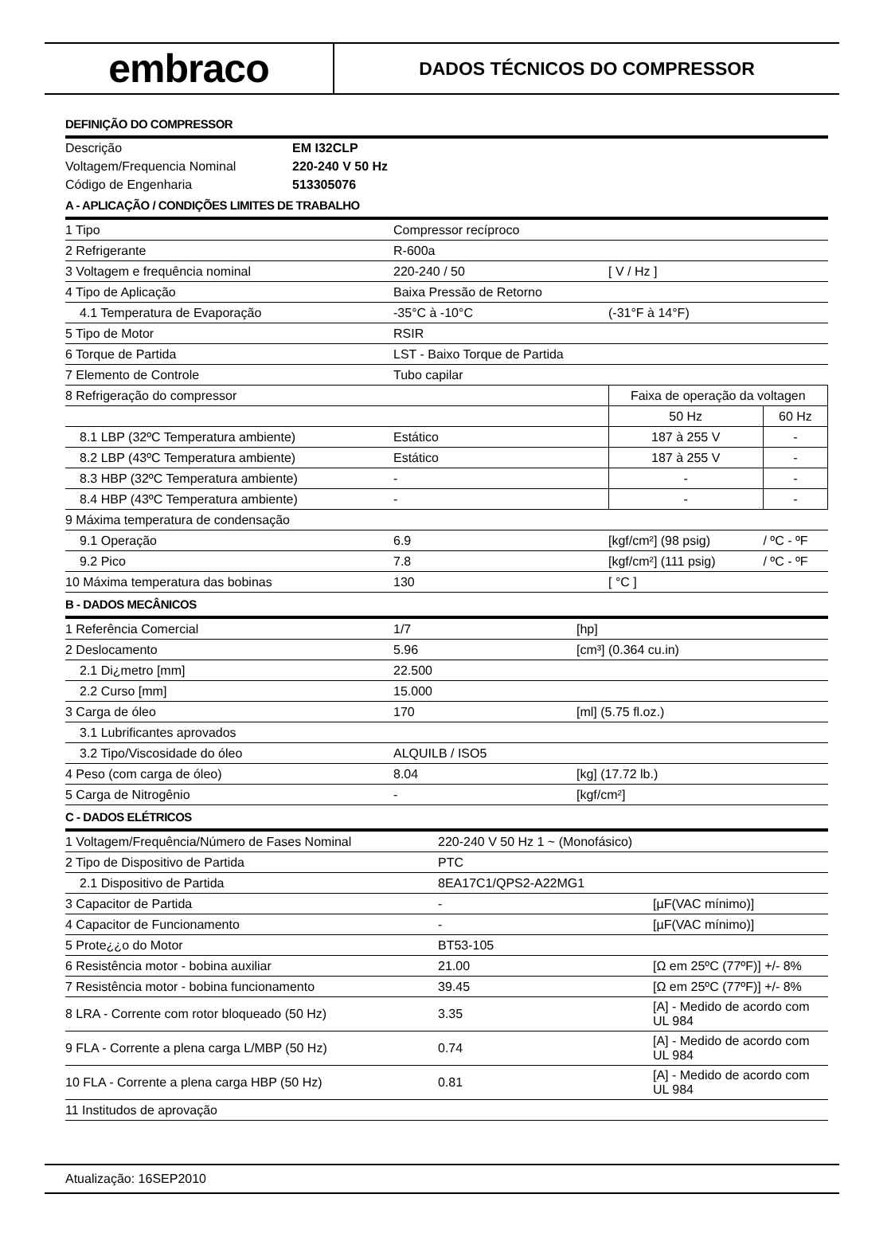embraco
DADOS TÉCNICOS DO COMPRESSOR
DEFINIÇÃO DO COMPRESSOR
| Descrição | EM I32CLP |
| Voltagem/Frequencia Nominal | 220-240 V 50 Hz |
| Código de Engenharia | 513305076 |
A - APLICAÇÃO / CONDIÇÕES LIMITES DE TRABALHO
| 1 Tipo | Compressor recíproco | | |
| 2 Refrigerante | R-600a | | |
| 3 Voltagem e frequência nominal | 220-240 / 50 | [ V / Hz ] | |
| 4 Tipo de Aplicação | Baixa Pressão de Retorno | | |
| 4.1 Temperatura de Evaporação | -35°C à -10°C | (-31°F à 14°F) | |
| 5 Tipo de Motor | RSIR | | |
| 6 Torque de Partida | LST - Baixo Torque de Partida | | |
| 7 Elemento de Controle | Tubo capilar | | |
| 8 Refrigeração do compressor | | Faixa de operação da voltagen | |
| | | 50 Hz | 60 Hz |
| 8.1 LBP (32ºC Temperatura ambiente) | Estático | 187 à 255 V | - |
| 8.2 LBP (43ºC Temperatura ambiente) | Estático | 187 à 255 V | - |
| 8.3 HBP (32ºC Temperatura ambiente) | - | - | - |
| 8.4 HBP (43ºC Temperatura ambiente) | - | - | - |
| 9 Máxima temperatura de condensação | | | |
| 9.1 Operação | 6.9 | [kgf/cm²] (98 psig) | / ºC - ºF |
| 9.2 Pico | 7.8 | [kgf/cm²] (111 psig) | / ºC - ºF |
| 10 Máxima temperatura das bobinas | 130 | [ °C ] | |
B - DADOS MECÂNICOS
| 1 Referência Comercial | 1/7 | [hp] |
| 2 Deslocamento | 5.96 | [cm³] (0.364 cu.in) |
| 2.1 Di¿metro [mm] | 22.500 | |
| 2.2 Curso [mm] | 15.000 | |
| 3 Carga de óleo | 170 | [ml] (5.75 fl.oz.) |
| 3.1 Lubrificantes aprovados | | |
| 3.2 Tipo/Viscosidade do óleo | ALQUILB / ISO5 | |
| 4 Peso (com carga de óleo) | 8.04 | [kg] (17.72 lb.) |
| 5 Carga de Nitrogênio | - | [kgf/cm²] |
C - DADOS ELÉTRICOS
| 1 Voltagem/Frequência/Número de Fases Nominal | 220-240 V 50 Hz 1 ~ (Monofásico) | |
| 2 Tipo de Dispositivo de Partida | PTC | |
| 2.1 Dispositivo de Partida | 8EA17C1/QPS2-A22MG1 | |
| 3 Capacitor de Partida | - | [µF(VAC mínimo)] |
| 4 Capacitor de Funcionamento | - | [µF(VAC mínimo)] |
| 5 Prote¿¿o do Motor | BT53-105 | |
| 6 Resistência motor - bobina auxiliar | 21.00 | [Ω em 25ºC (77ºF)] +/- 8% |
| 7 Resistência motor - bobina funcionamento | 39.45 | [Ω em 25ºC (77ºF)] +/- 8% |
| 8 LRA - Corrente com rotor bloqueado (50 Hz) | 3.35 | [A] - Medido de acordo com UL 984 |
| 9 FLA - Corrente a plena carga L/MBP (50 Hz) | 0.74 | [A] - Medido de acordo com UL 984 |
| 10 FLA - Corrente a plena carga HBP (50 Hz) | 0.81 | [A] - Medido de acordo com UL 984 |
| 11 Institudos de aprovação | | |
Atualização: 16SEP2010